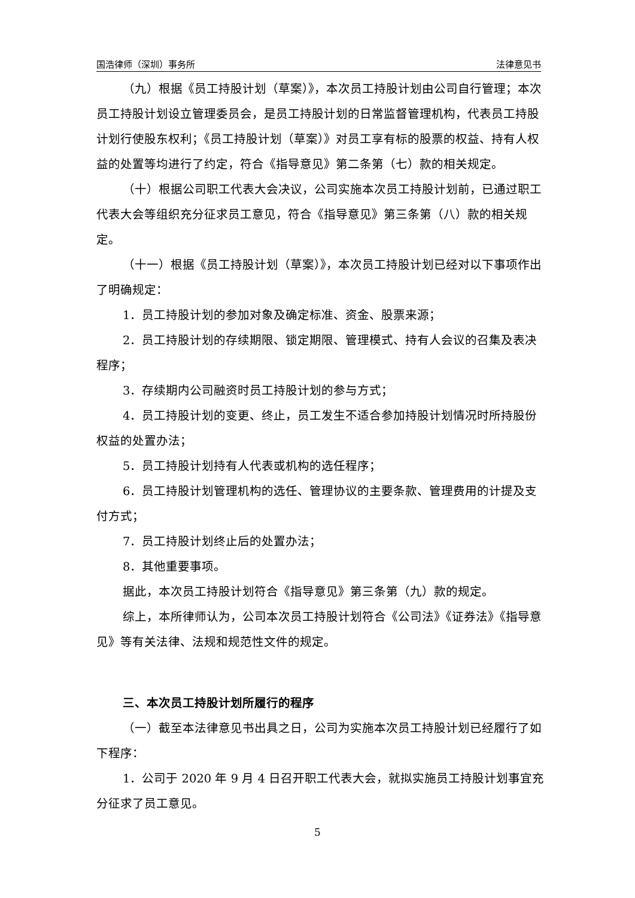国浩律师（深圳）事务所 法律意见书
（九）根据《员工持股计划（草案）》，本次员工持股计划由公司自行管理；本次员工持股计划设立管理委员会，是员工持股计划的日常监督管理机构，代表员工持股计划行使股东权利；《员工持股计划（草案）》对员工享有标的股票的权益、持有人权益的处置等均进行了约定，符合《指导意见》第二条第（七）款的相关规定。
（十）根据公司职工代表大会决议，公司实施本次员工持股计划前，已通过职工代表大会等组织充分征求员工意见，符合《指导意见》第三条第（八）款的相关规定。
（十一）根据《员工持股计划（草案）》，本次员工持股计划已经对以下事项作出了明确规定：
1．员工持股计划的参加对象及确定标准、资金、股票来源；
2．员工持股计划的存续期限、锁定期限、管理模式、持有人会议的召集及表决程序；
3．存续期内公司融资时员工持股计划的参与方式；
4．员工持股计划的变更、终止，员工发生不适合参加持股计划情况时所持股份权益的处置办法；
5．员工持股计划持有人代表或机构的选任程序；
6．员工持股计划管理机构的选任、管理协议的主要条款、管理费用的计提及支付方式；
7．员工持股计划终止后的处置办法；
8．其他重要事项。
据此，本次员工持股计划符合《指导意见》第三条第（九）款的规定。
综上，本所律师认为，公司本次员工持股计划符合《公司法》《证券法》《指导意见》等有关法律、法规和规范性文件的规定。
三、本次员工持股计划所履行的程序
（一）截至本法律意见书出具之日，公司为实施本次员工持股计划已经履行了如下程序：
1．公司于 2020 年 9 月 4 日召开职工代表大会，就拟实施员工持股计划事宜充分征求了员工意见。
5